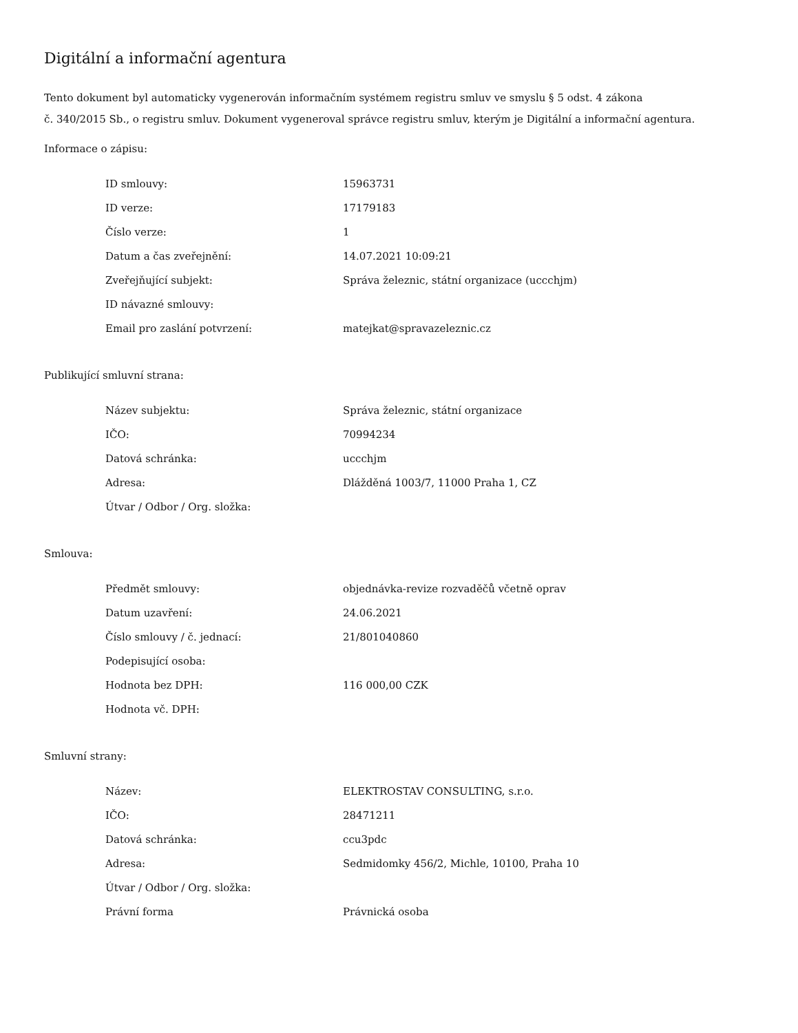Digitální a informační agentura
Tento dokument byl automaticky vygenerován informačním systémem registru smluv ve smyslu § 5 odst. 4 zákona
č. 340/2015 Sb., o registru smluv. Dokument vygeneroval správce registru smluv, kterým je Digitální a informační agentura.
Informace o zápisu:
| ID smlouvy: | 15963731 |
| ID verze: | 17179183 |
| Číslo verze: | 1 |
| Datum a čas zveřejnění: | 14.07.2021 10:09:21 |
| Zveřejňující subjekt: | Správa železnic, státní organizace (uccchjm) |
| ID návazné smlouvy: | |
| Email pro zaslání potvrzení: | matejkat@spravazeleznic.cz |
Publikující smluvní strana:
| Název subjektu: | Správa železnic, státní organizace |
| IČO: | 70994234 |
| Datová schránka: | uccchjm |
| Adresa: | Dlážděná 1003/7, 11000 Praha 1, CZ |
| Útvar / Odbor / Org. složka: | |
Smlouva:
| Předmět smlouvy: | objednávka-revize rozvaděčů včetně oprav |
| Datum uzavření: | 24.06.2021 |
| Číslo smlouvy / č. jednací: | 21/801040860 |
| Podepisující osoba: | |
| Hodnota bez DPH: | 116 000,00 CZK |
| Hodnota vč. DPH: | |
Smluvní strany:
| Název: | ELEKTROSTAV CONSULTING, s.r.o. |
| IČO: | 28471211 |
| Datová schránka: | ccu3pdc |
| Adresa: | Sedmidomky 456/2, Michle, 10100, Praha 10 |
| Útvar / Odbor / Org. složka: | |
| Právní forma | Právnická osoba |